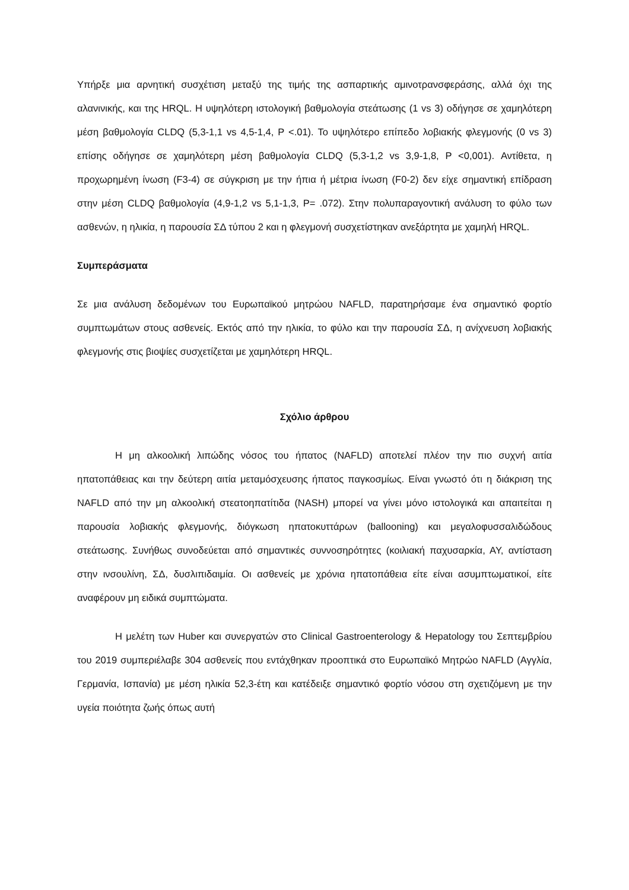Υπήρξε μια αρνητική συσχέτιση μεταξύ της τιμής της ασπαρτικής αμινοτρανσφεράσης, αλλά όχι της αλανινικής, και της HRQL. Η υψηλότερη ιστολογική βαθμολογία στεάτωσης (1 vs 3) οδήγησε σε χαμηλότερη μέση βαθμολογία CLDQ (5,3-1,1 vs 4,5-1,4, P <.01). Το υψηλότερο επίπεδο λοβιακής φλεγμονής (0 vs 3) επίσης οδήγησε σε χαμηλότερη μέση βαθμολογία CLDQ (5,3-1,2 vs 3,9-1,8, P <0,001). Αντίθετα, η προχωρημένη ίνωση (F3-4) σε σύγκριση με την ήπια ή μέτρια ίνωση (F0-2) δεν είχε σημαντική επίδραση στην μέση CLDQ βαθμολογία (4,9-1,2 vs 5,1-1,3, P= .072). Στην πολυπαραγοντική ανάλυση το φύλο των ασθενών, η ηλικία, η παρουσία ΣΔ τύπου 2 και η φλεγμονή συσχετίστηκαν ανεξάρτητα με χαμηλή HRQL.
Συμπεράσματα
Σε μια ανάλυση δεδομένων του Ευρωπαϊκού μητρώου NAFLD, παρατηρήσαμε ένα σημαντικό φορτίο συμπτωμάτων στους ασθενείς. Εκτός από την ηλικία, το φύλο και την παρουσία ΣΔ, η ανίχνευση λοβιακής φλεγμονής στις βιοψίες συσχετίζεται με χαμηλότερη HRQL.
Σχόλιο άρθρου
Η μη αλκοολική λιπώδης νόσος του ήπατος (NAFLD) αποτελεί πλέον την πιο συχνή αιτία ηπατοπάθειας και την δεύτερη αιτία μεταμόσχευσης ήπατος παγκοσμίως. Είναι γνωστό ότι η διάκριση της NAFLD από την μη αλκοολική στεατοηπατίτιδα (NASH) μπορεί να γίνει μόνο ιστολογικά και απαιτείται η παρουσία λοβιακής φλεγμονής, διόγκωση ηπατοκυττάρων (ballooning) και μεγαλοφυσσαλιδώδους στεάτωσης. Συνήθως συνοδεύεται από σημαντικές συννοσηρότητες (κοιλιακή παχυσαρκία, ΑΥ, αντίσταση στην ινσουλίνη, ΣΔ, δυσλιπιδαιμία. Οι ασθενείς με χρόνια ηπατοπάθεια είτε είναι ασυμπτωματικοί, είτε αναφέρουν μη ειδικά συμπτώματα.
Η μελέτη των Huber και συνεργατών στο Clinical Gastroenterology & Hepatology του Σεπτεμβρίου του 2019 συμπεριέλαβε 304 ασθενείς που εντάχθηκαν προοπτικά στο Ευρωπαϊκό Μητρώο NAFLD (Αγγλία, Γερμανία, Ισπανία) με μέση ηλικία 52,3-έτη και κατέδειξε σημαντικό φορτίο νόσου στη σχετιζόμενη με την υγεία ποιότητα ζωής όπως αυτή